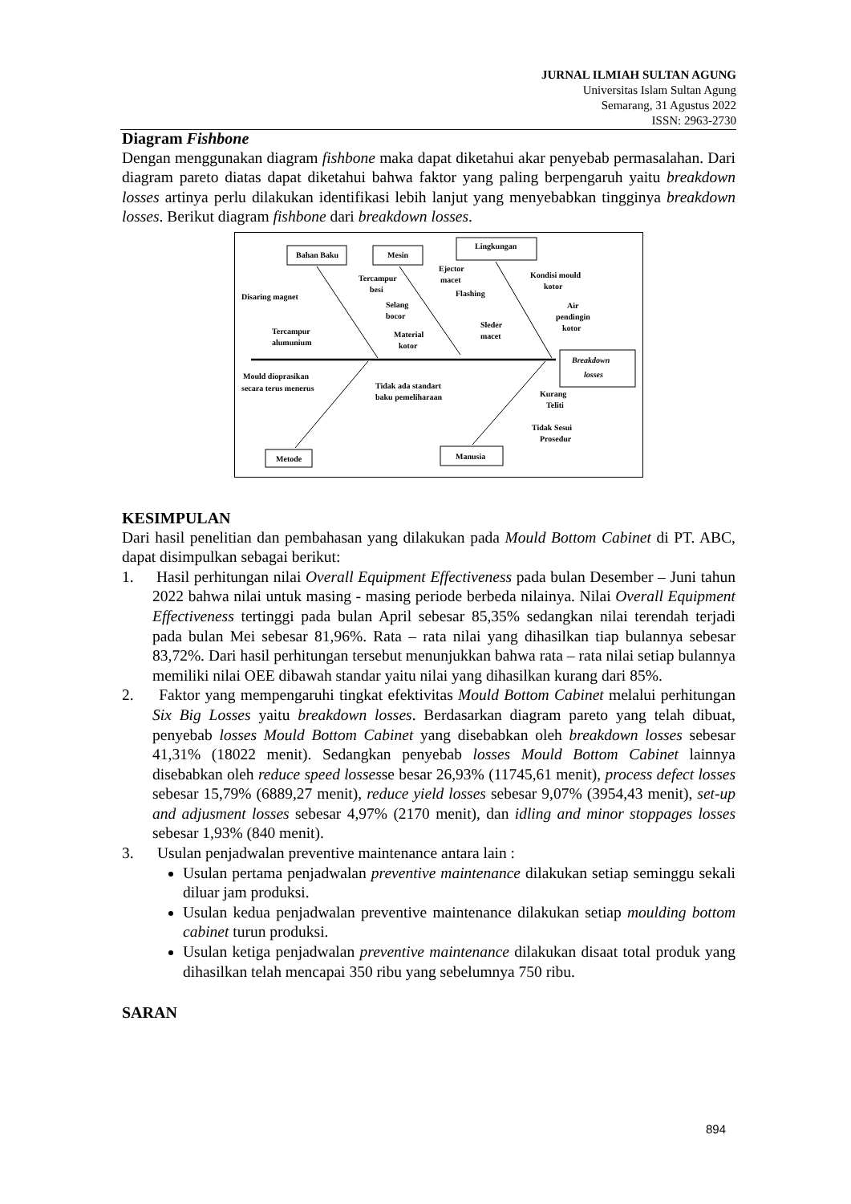JURNAL ILMIAH SULTAN AGUNG
Universitas Islam Sultan Agung
Semarang, 31 Agustus 2022
ISSN: 2963-2730
Diagram Fishbone
Dengan menggunakan diagram fishbone maka dapat diketahui akar penyebab permasalahan. Dari diagram pareto diatas dapat diketahui bahwa faktor yang paling berpengaruh yaitu breakdown losses artinya perlu dilakukan identifikasi lebih lanjut yang menyebabkan tingginya breakdown losses. Berikut diagram fishbone dari breakdown losses.
Bahan Baku
Mesin
Lingkungan
Breakdown
losses
Metode
Manusia
Disaring magnet
Tercampur
besi
Tercampur
alumunium
Selang
bocor
Material
kotor
Ejector
macet
Flashing
Sleder
macet
Kondisi mould
kotor
Air
pendingin
kotor
Mould dioprasikan
secara terus menerus
Tidak ada standart
baku pemeliharaan
Kurang
Teliti
Tidak Sesui
Prosedur
KESIMPULAN
Dari hasil penelitian dan pembahasan yang dilakukan pada Mould Bottom Cabinet di PT. ABC, dapat disimpulkan sebagai berikut:
1. Hasil perhitungan nilai Overall Equipment Effectiveness pada bulan Desember – Juni tahun 2022 bahwa nilai untuk masing - masing periode berbeda nilainya. Nilai Overall Equipment Effectiveness tertinggi pada bulan April sebesar 85,35% sedangkan nilai terendah terjadi pada bulan Mei sebesar 81,96%. Rata – rata nilai yang dihasilkan tiap bulannya sebesar 83,72%. Dari hasil perhitungan tersebut menunjukkan bahwa rata – rata nilai setiap bulannya memiliki nilai OEE dibawah standar yaitu nilai yang dihasilkan kurang dari 85%.
2. Faktor yang mempengaruhi tingkat efektivitas Mould Bottom Cabinet melalui perhitungan Six Big Losses yaitu breakdown losses. Berdasarkan diagram pareto yang telah dibuat, penyebab losses Mould Bottom Cabinet yang disebabkan oleh breakdown losses sebesar 41,31% (18022 menit). Sedangkan penyebab losses Mould Bottom Cabinet lainnya disebabkan oleh reduce speed lossesse besar 26,93% (11745,61 menit), process defect losses sebesar 15,79% (6889,27 menit), reduce yield losses sebesar 9,07% (3954,43 menit), set-up and adjusment losses sebesar 4,97% (2170 menit), dan idling and minor stoppages losses sebesar 1,93% (840 menit).
3. Usulan penjadwalan preventive maintenance antara lain :
Usulan pertama penjadwalan preventive maintenance dilakukan setiap seminggu sekali diluar jam produksi.
Usulan kedua penjadwalan preventive maintenance dilakukan setiap moulding bottom cabinet turun produksi.
Usulan ketiga penjadwalan preventive maintenance dilakukan disaat total produk yang dihasilkan telah mencapai 350 ribu yang sebelumnya 750 ribu.
SARAN
894